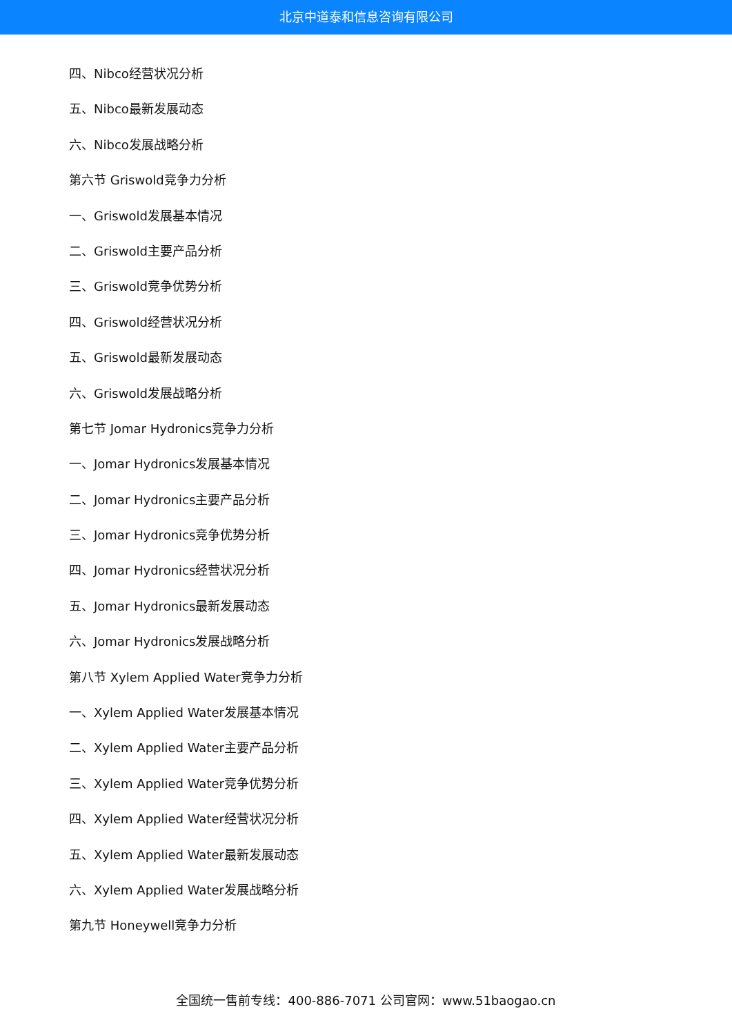北京中道泰和信息咨询有限公司
四、Nibco经营状况分析
五、Nibco最新发展动态
六、Nibco发展战略分析
第六节 Griswold竞争力分析
一、Griswold发展基本情况
二、Griswold主要产品分析
三、Griswold竞争优势分析
四、Griswold经营状况分析
五、Griswold最新发展动态
六、Griswold发展战略分析
第七节 Jomar Hydronics竞争力分析
一、Jomar Hydronics发展基本情况
二、Jomar Hydronics主要产品分析
三、Jomar Hydronics竞争优势分析
四、Jomar Hydronics经营状况分析
五、Jomar Hydronics最新发展动态
六、Jomar Hydronics发展战略分析
第八节 Xylem Applied Water竞争力分析
一、Xylem Applied Water发展基本情况
二、Xylem Applied Water主要产品分析
三、Xylem Applied Water竞争优势分析
四、Xylem Applied Water经营状况分析
五、Xylem Applied Water最新发展动态
六、Xylem Applied Water发展战略分析
第九节 Honeywell竞争力分析
全国统一售前专线：400-886-7071 公司官网：www.51baogao.cn